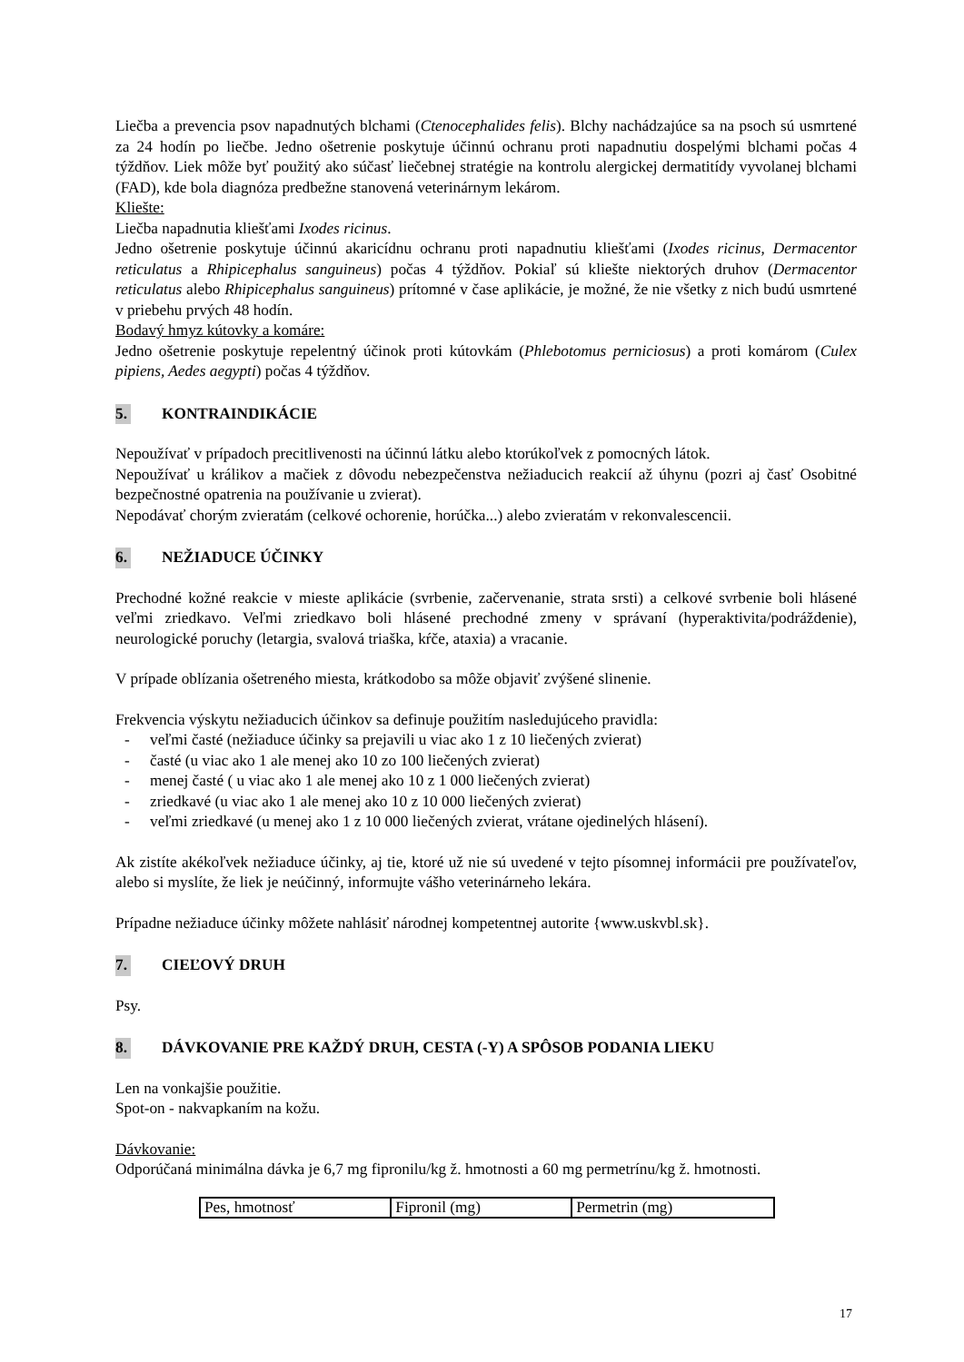Liečba a prevencia psov napadnutých blchami (Ctenocephalides felis). Blchy nachádzajúce sa na psoch sú usmrtené za 24 hodín po liečbe. Jedno ošetrenie poskytuje účinnú ochranu proti napadnutiu dospelými blchami počas 4 týždňov. Liek môže byť použitý ako súčasť liečebnej stratégie na kontrolu alergickej dermatitídy vyvolanej blchami (FAD), kde bola diagnóza predbežne stanovená veterinárnym lekárom.
Kliešte:
Liečba napadnutia kliešťami Ixodes ricinus.
Jedno ošetrenie poskytuje účinnú akaricídnu ochranu proti napadnutiu kliešťami (Ixodes ricinus, Dermacentor reticulatus a Rhipicephalus sanguineus) počas 4 týždňov. Pokiaľ sú kliešte niektorých druhov (Dermacentor reticulatus alebo Rhipicephalus sanguineus) prítomné v čase aplikácie, je možné, že nie všetky z nich budú usmrtené v priebehu prvých 48 hodín.
Bodavý hmyz kútovky a komáre:
Jedno ošetrenie poskytuje repelentný účinok proti kútovkám (Phlebotomus perniciosus) a proti komárom (Culex pipiens, Aedes aegypti) počas 4 týždňov.
5. KONTRAINDIKÁCIE
Nepoužívať v prípadoch precitlivenosti na účinnú látku alebo ktorúkoľvek z pomocných látok.
Nepoužívať u králikov a mačiek z dôvodu nebezpečenstva nežiaducich reakcií až úhynu (pozri aj časť Osobitné bezpečnostné opatrenia na používanie u zvierat).
Nepodávať chorým zvieratám (celkové ochorenie, horúčka...) alebo zvieratám v rekonvalescencii.
6. NEŽIADUCE ÚČINKY
Prechodné kožné reakcie v mieste aplikácie (svrbenie, začervenanie, strata srsti) a celkové svrbenie boli hlásené veľmi zriedkavo. Veľmi zriedkavo boli hlásené prechodné zmeny v správaní (hyperaktivita/podráždenie), neurologické poruchy (letargia, svalová triaška, kŕče, ataxia) a vracanie.
V prípade oblízania ošetreného miesta, krátkodobo sa môže objaviť zvýšené slinenie.
Frekvencia výskytu nežiaducich účinkov sa definuje použitím nasledujúceho pravidla:
- veľmi časté (nežiaduce účinky sa prejavili u viac ako 1 z 10 liečených zvierat)
- časté (u viac ako 1 ale menej ako 10 zo 100 liečených zvierat)
- menej časté ( u viac ako 1 ale menej ako 10 z 1 000 liečených zvierat)
- zriedkavé (u viac ako 1 ale menej ako 10 z 10 000 liečených zvierat)
- veľmi zriedkavé (u menej ako 1 z 10 000 liečených zvierat, vrátane ojedinelých hlásení).
Ak zistíte akékoľvek nežiaduce účinky, aj tie, ktoré už nie sú uvedené v tejto písomnej informácii pre používateľov, alebo si myslíte, že liek je neúčinný, informujte vášho veterinárneho lekára.
Prípadne nežiaduce účinky môžete nahlásiť národnej kompetentnej autorite {www.uskvbl.sk}.
7. CIEĽOVÝ DRUH
Psy.
8. DÁVKOVANIE PRE KAŽDÝ DRUH, CESTA (-Y) A SPÔSOB PODANIA LIEKU
Len na vonkajšie použitie.
Spot-on - nakvapkaním na kožu.
Dávkovanie:
Odporúčaná minimálna dávka je 6,7 mg fipronilu/kg ž. hmotnosti a 60 mg permetrínu/kg ž. hmotnosti.
| Pes, hmotnosť | Fipronil (mg) | Permetrin (mg) |
17